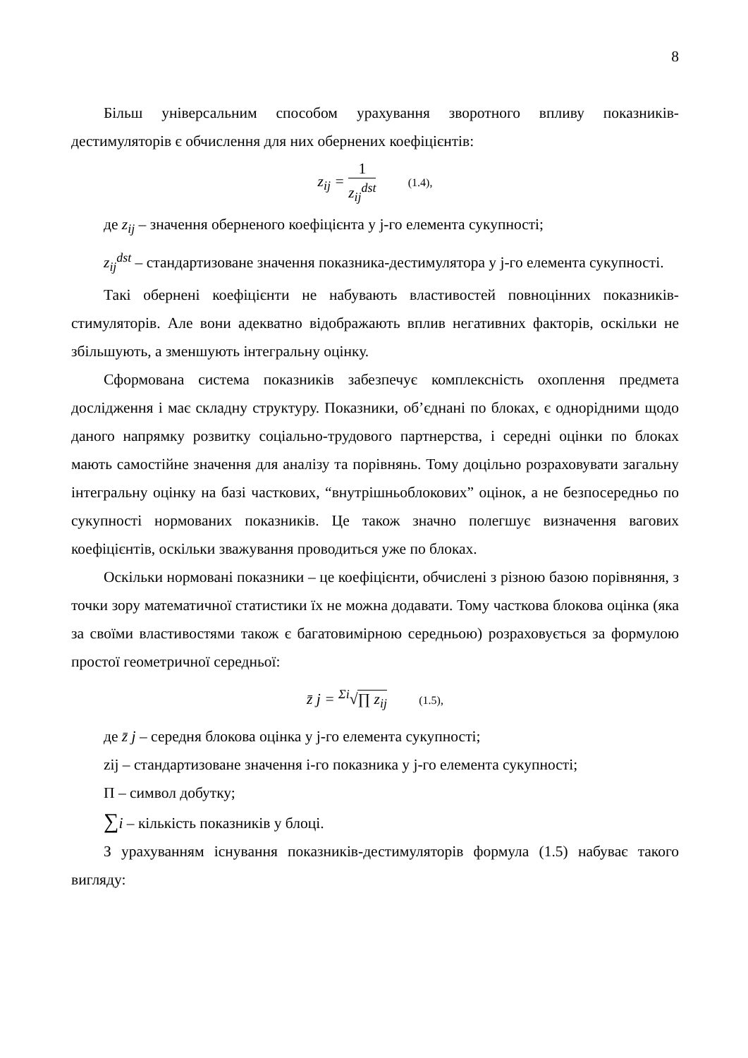8
Більш універсальним способом урахування зворотного впливу показників-дестимуляторів є обчислення для них обернених коефіцієнтів:
z<sub>ij</sub> = 1 z<sub>ij</sub><sup>dst</sup> (1.4),
де z<sub>ij</sub> – значення оберненого коефіцієнта у j-го елемента сукупності;
z<sub>ij</sub><sup>dst</sup> – стандартизоване значення показника-дестимулятора у j-го елемента сукупності.
Такі обернені коефіцієнти не набувають властивостей повноцінних показників-стимуляторів. Але вони адекватно відображають вплив негативних факторів, оскільки не збільшують, а зменшують інтегральну оцінку.
Сформована система показників забезпечує комплексність охоплення предмета дослідження і має складну структуру. Показники, об’єднані по блоках, є однорідними щодо даного напрямку розвитку соціально-трудового партнерства, і середні оцінки по блоках мають самостійне значення для аналізу та порівнянь. Тому доцільно розраховувати загальну інтегральну оцінку на базі часткових, “внутрішньоблокових” оцінок, а не безпосередньо по сукупності нормованих показників. Це також значно полегшує визначення вагових коефіцієнтів, оскільки зважування проводиться уже по блоках.
Оскільки нормовані показники – це коефіцієнти, обчислені з різною базою порівняння, з точки зору математичної статистики їх не можна додавати. Тому часткова блокова оцінка (яка за своїми властивостями також є багатовимірною середньою) розраховується за формулою простої геометричної середньої:
z̄ j = <sup>Σi</sup>√∏ z<sub>ij</sub> (1.5),
де z̄ j – середня блокова оцінка у j-го елемента сукупності;
zij – стандартизоване значення і-го показника у j-го елемента сукупності;
П – символ добутку;
∑i – кількість показників у блоці.
З урахуванням існування показників-дестимуляторів формула (1.5) набуває такого вигляду: